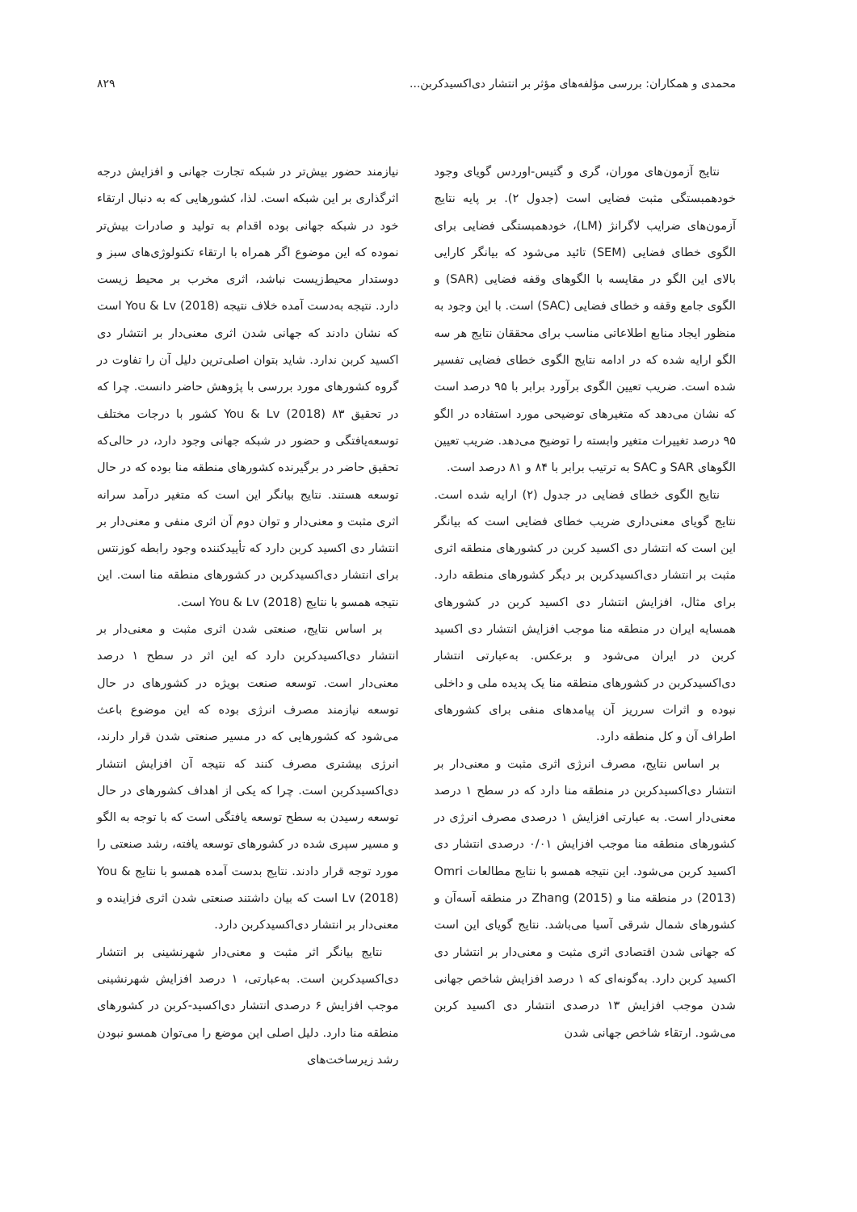محمدی و همکاران: بررسی مؤلفه‌های مؤثر بر انتشار دی‌اکسیدکربن... ۸۲۹
نتایج آزمون‌های موران، گری و گتیس-اوردس گویای وجود خودهمبستگی مثبت فضایی است (جدول ۲). بر پایه نتایج آزمون‌های ضرایب لاگرانژ (LM)، خودهمبستگی فضایی برای الگوی خطای فضایی (SEM) تائید می‌شود که بیانگر کارایی بالای این الگو در مقایسه با الگوهای وقفه فضایی (SAR) و الگوی جامع وقفه و خطای فضایی (SAC) است. با این وجود به منظور ایجاد منابع اطلاعاتی مناسب برای محققان نتایج هر سه الگو ارایه شده که در ادامه نتایج الگوی خطای فضایی تفسیر شده است. ضریب تعیین الگوی برآورد برابر با ۹۵ درصد است که نشان می‌دهد که متغیرهای توضیحی مورد استفاده در الگو ۹۵ درصد تغییرات متغیر وابسته را توضیح می‌دهد. ضریب تعیین الگوهای SAR و SAC به ترتیب برابر با ۸۴ و ۸۱ درصد است.
نتایج الگوی خطای فضایی در جدول (۲) ارایه شده است. نتایج گویای معنی‌داری ضریب خطای فضایی است که بیانگر این است که انتشار دی اکسید کربن در کشورهای منطقه اثری مثبت بر انتشار دی‌اکسیدکربن بر دیگر کشورهای منطقه دارد. برای مثال، افزایش انتشار دی اکسید کربن در کشورهای همسایه ایران در منطقه منا موجب افزایش انتشار دی اکسید کربن در ایران می‌شود و برعکس. به‌عبارتی انتشار دی‌اکسیدکربن در کشورهای منطقه منا یک پدیده ملی و داخلی نبوده و اثرات سرریز آن پیامدهای منفی برای کشورهای اطراف آن و کل منطقه دارد.
بر اساس نتایج، مصرف انرژی اثری مثبت و معنی‌دار بر انتشار دی‌اکسیدکربن در منطقه منا دارد که در سطح ۱ درصد معنی‌دار است. به عبارتی افزایش ۱ درصدی مصرف انرژی در کشورهای منطقه منا موجب افزایش ۰/۰۱ درصدی انتشار دی اکسید کربن می‌شود. این نتیجه همسو با نتایج مطالعات Omri (2013) در منطقه منا و Zhang (2015) در منطقه آسه‌آن و کشورهای شمال شرقی آسیا می‌باشد. نتایج گویای این است که جهانی شدن اقتصادی اثری مثبت و معنی‌دار بر انتشار دی اکسید کربن دارد. به‌گونه‌ای که ۱ درصد افزایش شاخص جهانی شدن موجب افزایش ۱۳ درصدی انتشار دی اکسید کربن می‌شود. ارتقاء شاخص جهانی شدن
نیازمند حضور بیش‌تر در شبکه تجارت جهانی و افزایش درجه اثرگذاری بر این شبکه است. لذا، کشورهایی که به دنبال ارتقاء خود در شبکه جهانی بوده اقدام به تولید و صادرات بیش‌تر نموده که این موضوع اگر همراه با ارتقاء تکنولوژی‌های سبز و دوستدار محیط‌زیست نباشد، اثری مخرب بر محیط زیست دارد. نتیجه به‌دست آمده خلاف نتیجه You & Lv (2018) است که نشان دادند که جهانی شدن اثری معنی‌دار بر انتشار دی اکسید کربن ندارد. شاید بتوان اصلی‌ترین دلیل آن را تفاوت در گروه کشورهای مورد بررسی با پژوهش حاضر دانست. چرا که در تحقیق You & Lv (2018) ۸۳ کشور با درجات مختلف توسعه‌یافتگی و حضور در شبکه جهانی وجود دارد، در حالی‌که تحقیق حاضر در برگیرنده کشورهای منطقه منا بوده که در حال توسعه هستند. نتایج بیانگر این است که متغیر درآمد سرانه اثری مثبت و معنی‌دار و توان دوم آن اثری منفی و معنی‌دار بر انتشار دی اکسید کربن دارد که تأییدکننده وجود رابطه کوزنتس برای انتشار دی‌اکسیدکربن در کشورهای منطقه منا است. این نتیجه همسو با نتایج You & Lv (2018) است.
بر اساس نتایج، صنعتی شدن اثری مثبت و معنی‌دار بر انتشار دی‌اکسیدکربن دارد که این اثر در سطح ۱ درصد معنی‌دار است. توسعه صنعت بویژه در کشورهای در حال توسعه نیازمند مصرف انرژی بوده که این موضوع باعث می‌شود که کشورهایی که در مسیر صنعتی شدن قرار دارند، انرژی بیشتری مصرف کنند که نتیجه آن افزایش انتشار دی‌اکسیدکربن است. چرا که یکی از اهداف کشورهای در حال توسعه رسیدن به سطح توسعه یافتگی است که با توجه به الگو و مسیر سپری شده در کشورهای توسعه یافته، رشد صنعتی را مورد توجه قرار دادند. نتایج بدست آمده همسو با نتایج You & Lv (2018) است که بیان داشتند صنعتی شدن اثری فزاینده و معنی‌دار بر انتشار دی‌اکسیدکربن دارد.
نتایج بیانگر اثر مثبت و معنی‌دار شهرنشینی بر انتشار دی‌اکسیدکربن است. به‌عبارتی، ۱ درصد افزایش شهرنشینی موجب افزایش ۶ درصدی انتشار دی‌اکسید-کربن در کشورهای منطقه منا دارد. دلیل اصلی این موضع را می‌توان همسو نبودن رشد زیرساخت‌های